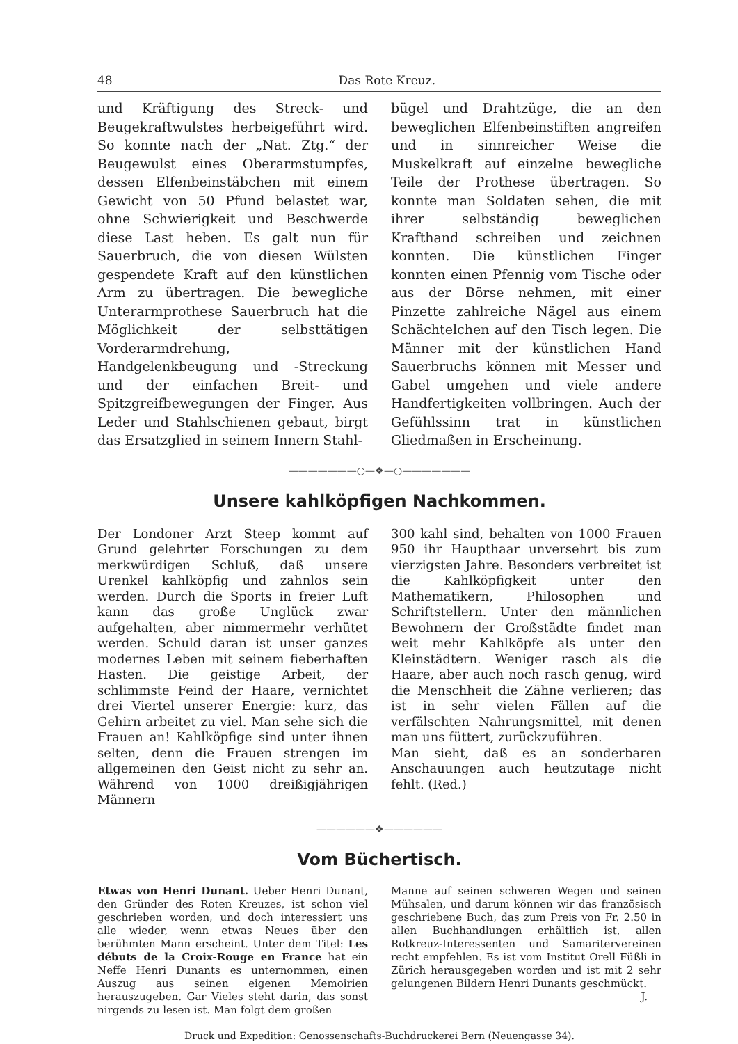48 Das Rote Kreuz.
und Kräftigung des Streck- und Beugekraftwulstes herbeigeführt wird. So konnte nach der „Nat. Ztg.“ der Beugewulst eines Oberarmstumpfes, dessen Elfenbeinstäbchen mit einem Gewicht von 50 Pfund belastet war, ohne Schwierigkeit und Beschwerde diese Last heben. Es galt nun für Sauerbruch, die von diesen Wülsten gespendete Kraft auf den künstlichen Arm zu übertragen. Die bewegliche Unterarmprothese Sauerbruch hat die Möglichkeit der selbsttätigen Vorderarmdrehung, Handgelenkbeugung und -Streckung und der einfachen Breit- und Spitzgreifbewegungen der Finger. Aus Leder und Stahlschienen gebaut, birgt das Ersatzglied in seinem Innern Stahl-
bügel und Drahtzüge, die an den beweglichen Elfenbeinstiften angreifen und in sinnreicher Weise die Muskelkraft auf einzelne bewegliche Teile der Prothese übertragen. So konnte man Soldaten sehen, die mit ihrer selbständig beweglichen Krafthand schreiben und zeichnen konnten. Die künstlichen Finger konnten einen Pfennig vom Tische oder aus der Börse nehmen, mit einer Pinzette zahlreiche Nägel aus einem Schächtelchen auf den Tisch legen. Die Männer mit der künstlichen Hand Sauerbruchs können mit Messer und Gabel umgehen und viele andere Handfertigkeiten vollbringen. Auch der Gefühlssinn trat in künstlichen Gliedmaßen in Erscheinung.
———————○—❖—○———————
Unsere kahlköpfigen Nachkommen.
Der Londoner Arzt Steep kommt auf Grund gelehrter Forschungen zu dem merkwürdigen Schluß, daß unsere Urenkel kahlköpfig und zahnlos sein werden. Durch die Sports in freier Luft kann das große Unglück zwar aufgehalten, aber nimmermehr verhütet werden. Schuld daran ist unser ganzes modernes Leben mit seinem fieberhaften Hasten. Die geistige Arbeit, der schlimmste Feind der Haare, vernichtet drei Viertel unserer Energie: kurz, das Gehirn arbeitet zu viel. Man sehe sich die Frauen an! Kahlköpfige sind unter ihnen selten, denn die Frauen strengen im allgemeinen den Geist nicht zu sehr an. Während von 1000 dreißigjährigen Männern
300 kahl sind, behalten von 1000 Frauen 950 ihr Haupthaar unversehrt bis zum vierzigsten Jahre. Besonders verbreitet ist die Kahlköpfigkeit unter den Mathematikern, Philosophen und Schriftstellern. Unter den männlichen Bewohnern der Großstädte findet man weit mehr Kahlköpfe als unter den Kleinstädtern. Weniger rasch als die Haare, aber auch noch rasch genug, wird die Menschheit die Zähne verlieren; das ist in sehr vielen Fällen auf die verfälschten Nahrungsmittel, mit denen man uns füttert, zurückzuführen.
Man sieht, daß es an sonderbaren Anschauungen auch heutzutage nicht fehlt. (Red.)
——————❖——————
Vom Büchertisch.
Etwas von Henri Dunant. Ueber Henri Dunant, den Gründer des Roten Kreuzes, ist schon viel geschrieben worden, und doch interessiert uns alle wieder, wenn etwas Neues über den berühmten Mann erscheint. Unter dem Titel: Les débuts de la Croix-Rouge en France hat ein Neffe Henri Dunants es unternommen, einen Auszug aus seinen eigenen Memoirien herauszugeben. Gar Vieles steht darin, das sonst nirgends zu lesen ist. Man folgt dem großen
Manne auf seinen schweren Wegen und seinen Mühsalen, und darum können wir das französisch geschriebene Buch, das zum Preis von Fr. 2.50 in allen Buchhandlungen erhältlich ist, allen Rotkreuz-Interessenten und Samaritervereinen recht empfehlen. Es ist vom Institut Orell Füßli in Zürich herausgegeben worden und ist mit 2 sehr gelungenen Bildern Henri Dunants geschmückt.
J.
Druck und Expedition: Genossenschafts-Buchdruckerei Bern (Neuengasse 34).